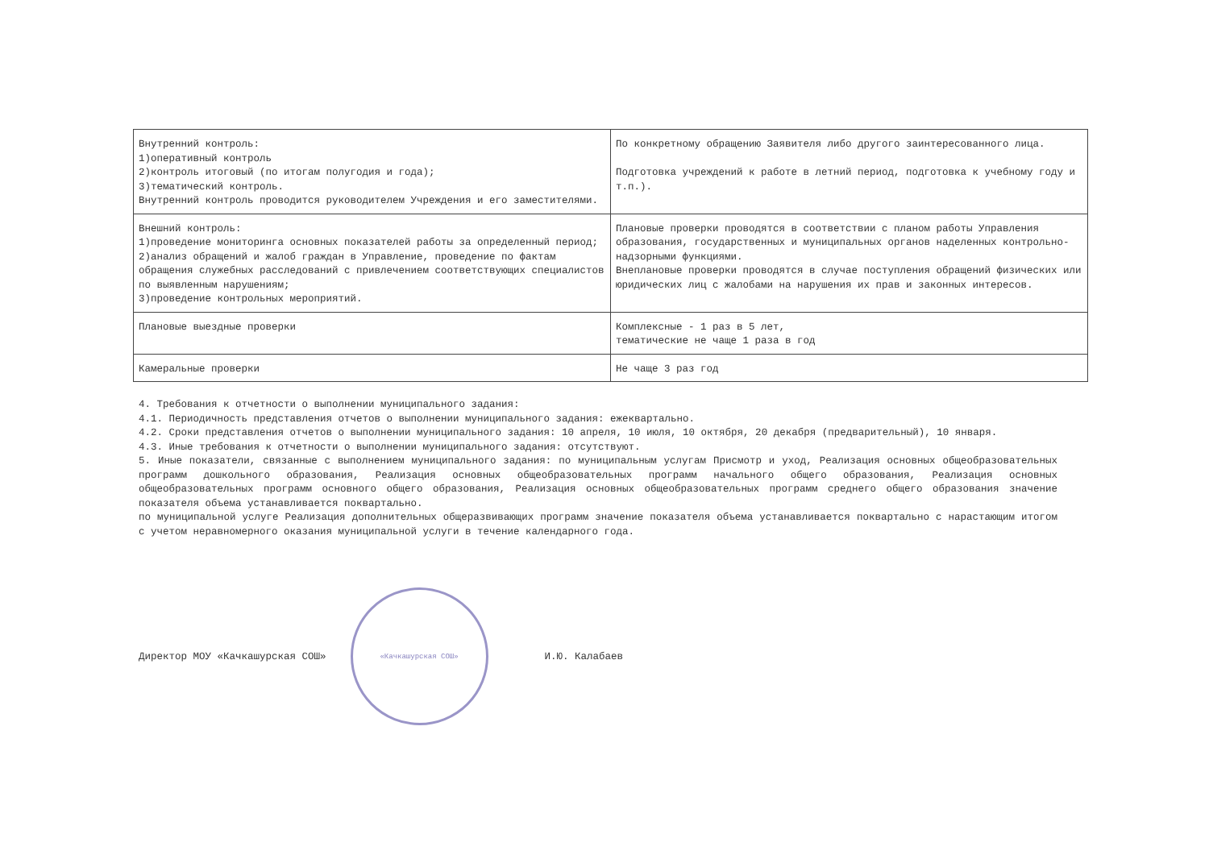| Внутренний контроль: 1)оперативный контроль 2)контроль итоговый (по итогам полугодия и года); 3)тематический контроль. Внутренний контроль проводится руководителем Учреждения и его заместителями. | По конкретному обращению Заявителя либо другого заинтересованного лица. Подготовка учреждений к работе в летний период, подготовка к учебному году и т.п.). |
| Внешний контроль: 1)проведение мониторинга основных показателей работы за определенный период; 2)анализ обращений и жалоб граждан в Управление, проведение по фактам обращения служебных расследований с привлечением соответствующих специалистов по выявленным нарушениям; 3)проведение контрольных мероприятий. | Плановые проверки проводятся в соответствии с планом работы Управления образования, государственных и муниципальных органов наделенных контрольно-надзорными функциями. Внеплановые проверки проводятся в случае поступления обращений физических или юридических лиц с жалобами на нарушения их прав и законных интересов. |
| Плановые выездные проверки | Комплексные - 1 раз в 5 лет, тематические не чаще 1 раза в год |
| Камеральные проверки | Не чаще 3 раз год |
4. Требования к отчетности о выполнении муниципального задания:
4.1. Периодичность представления отчетов о выполнении муниципального задания: ежеквартально.
4.2. Сроки представления отчетов о выполнении муниципального задания: 10 апреля, 10 июля, 10 октября, 20 декабря (предварительный), 10 января.
4.3. Иные требования к отчетности о выполнении муниципального задания: отсутствуют.
5. Иные показатели, связанные с выполнением муниципального задания: по муниципальным услугам Присмотр и уход, Реализация основных общеобразовательных программ дошкольного образования, Реализация основных общеобразовательных программ начального общего образования, Реализация основных общеобразовательных программ основного общего образования, Реализация основных общеобразовательных программ среднего общего образования значение показателя объема устанавливается поквартально.
по муниципальной услуге Реализация дополнительных общеразвивающих программ значение показателя объема устанавливается поквартально с нарастающим итогом с учетом неравномерного оказания муниципальной услуги в течение календарного года.
Директор МОУ «Качкашурская СОШ»
«Качкашурская СОШ»
И.Ю. Калабаев